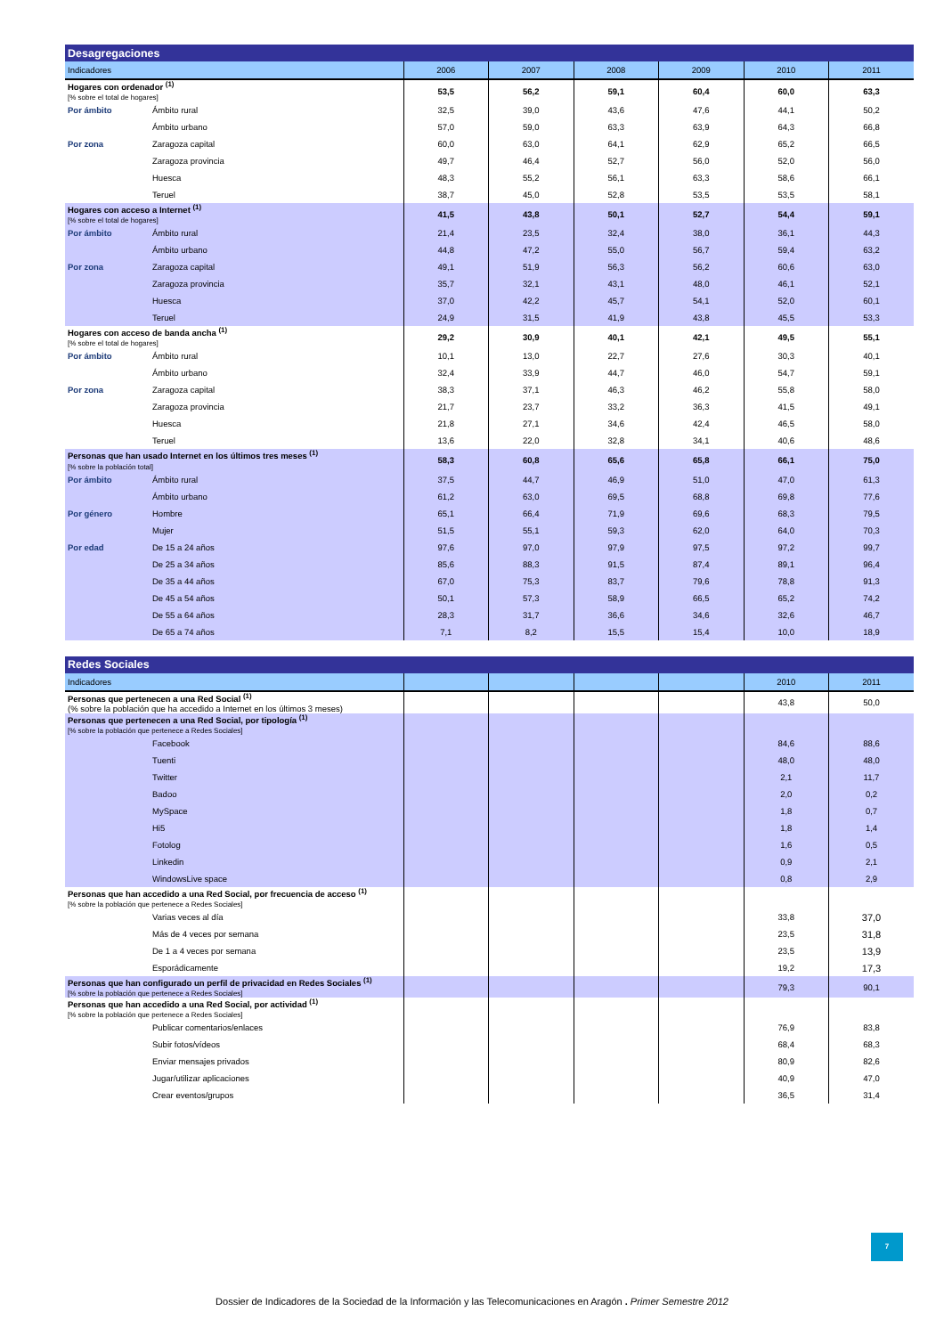| Desagregaciones | | | | | | | |
| --- | --- | --- | --- | --- | --- | --- | --- |
| Indicadores | | 2006 | 2007 | 2008 | 2009 | 2010 | 2011 |
| Hogares con ordenador <sup>(1)</sup> [% sobre el total de hogares] | | 53,5 | 56,2 | 59,1 | 60,4 | 60,0 | 63,3 |
| Por ámbito | Ámbito rural | 32,5 | 39,0 | 43,6 | 47,6 | 44,1 | 50,2 |
| | Ámbito urbano | 57,0 | 59,0 | 63,3 | 63,9 | 64,3 | 66,8 |
| Por zona | Zaragoza capital | 60,0 | 63,0 | 64,1 | 62,9 | 65,2 | 66,5 |
| | Zaragoza provincia | 49,7 | 46,4 | 52,7 | 56,0 | 52,0 | 56,0 |
| | Huesca | 48,3 | 55,2 | 56,1 | 63,3 | 58,6 | 66,1 |
| | Teruel | 38,7 | 45,0 | 52,8 | 53,5 | 53,5 | 58,1 |
| Hogares con acceso a Internet <sup>(1)</sup> [% sobre el total de hogares] | | 41,5 | 43,8 | 50,1 | 52,7 | 54,4 | 59,1 |
| Por ámbito | Ámbito rural | 21,4 | 23,5 | 32,4 | 38,0 | 36,1 | 44,3 |
| | Ámbito urbano | 44,8 | 47,2 | 55,0 | 56,7 | 59,4 | 63,2 |
| Por zona | Zaragoza capital | 49,1 | 51,9 | 56,3 | 56,2 | 60,6 | 63,0 |
| | Zaragoza provincia | 35,7 | 32,1 | 43,1 | 48,0 | 46,1 | 52,1 |
| | Huesca | 37,0 | 42,2 | 45,7 | 54,1 | 52,0 | 60,1 |
| | Teruel | 24,9 | 31,5 | 41,9 | 43,8 | 45,5 | 53,3 |
| Hogares con acceso de banda ancha <sup>(1)</sup> [% sobre el total de hogares] | | 29,2 | 30,9 | 40,1 | 42,1 | 49,5 | 55,1 |
| Por ámbito | Ámbito rural | 10,1 | 13,0 | 22,7 | 27,6 | 30,3 | 40,1 |
| | Ámbito urbano | 32,4 | 33,9 | 44,7 | 46,0 | 54,7 | 59,1 |
| Por zona | Zaragoza capital | 38,3 | 37,1 | 46,3 | 46,2 | 55,8 | 58,0 |
| | Zaragoza provincia | 21,7 | 23,7 | 33,2 | 36,3 | 41,5 | 49,1 |
| | Huesca | 21,8 | 27,1 | 34,6 | 42,4 | 46,5 | 58,0 |
| | Teruel | 13,6 | 22,0 | 32,8 | 34,1 | 40,6 | 48,6 |
| Personas que han usado Internet en los últimos tres meses <sup>(1)</sup> [% sobre la población total] | | 58,3 | 60,8 | 65,6 | 65,8 | 66,1 | 75,0 |
| Por ámbito | Ámbito rural | 37,5 | 44,7 | 46,9 | 51,0 | 47,0 | 61,3 |
| | Ámbito urbano | 61,2 | 63,0 | 69,5 | 68,8 | 69,8 | 77,6 |
| Por género | Hombre | 65,1 | 66,4 | 71,9 | 69,6 | 68,3 | 79,5 |
| | Mujer | 51,5 | 55,1 | 59,3 | 62,0 | 64,0 | 70,3 |
| Por edad | De 15 a 24 años | 97,6 | 97,0 | 97,9 | 97,5 | 97,2 | 99,7 |
| | De 25 a 34 años | 85,6 | 88,3 | 91,5 | 87,4 | 89,1 | 96,4 |
| | De 35 a 44 años | 67,0 | 75,3 | 83,7 | 79,6 | 78,8 | 91,3 |
| | De 45 a 54 años | 50,1 | 57,3 | 58,9 | 66,5 | 65,2 | 74,2 |
| | De 55 a 64 años | 28,3 | 31,7 | 36,6 | 34,6 | 32,6 | 46,7 |
| | De 65 a 74 años | 7,1 | 8,2 | 15,5 | 15,4 | 10,0 | 18,9 |
| Redes Sociales | | | | | | | |
| --- | --- | --- | --- | --- | --- | --- | --- |
| Indicadores | | | | | | 2010 | 2011 |
| Personas que pertenecen a una Red Social <sup>(1)</sup> (% sobre la población que ha accedido a Internet en los últimos 3 meses) | | | | | | 43,8 | 50,0 |
| Personas que pertenecen a una Red Social, por tipología <sup>(1)</sup> [% sobre la población que pertenece a Redes Sociales] | | | | | | | |
| | Facebook | | | | | 84,6 | 88,6 |
| | Tuenti | | | | | 48,0 | 48,0 |
| | Twitter | | | | | 2,1 | 11,7 |
| | Badoo | | | | | 2,0 | 0,2 |
| | MySpace | | | | | 1,8 | 0,7 |
| | Hi5 | | | | | 1,8 | 1,4 |
| | Fotolog | | | | | 1,6 | 0,5 |
| | Linkedin | | | | | 0,9 | 2,1 |
| | WindowsLive space | | | | | 0,8 | 2,9 |
| Personas que han accedido a una Red Social, por frecuencia de acceso <sup>(1)</sup> [% sobre la población que pertenece a Redes Sociales] | | | | | | | |
| | Varias veces al día | | | | | 33,8 | 37,0 |
| | Más de 4 veces por semana | | | | | 23,5 | 31,8 |
| | De 1 a 4 veces por semana | | | | | 23,5 | 13,9 |
| | Esporádicamente | | | | | 19,2 | 17,3 |
| Personas que han configurado un perfil de privacidad en Redes Sociales <sup>(1)</sup> [% sobre la población que pertenece a Redes Sociales] | | | | | | 79,3 | 90,1 |
| Personas que han accedido a una Red Social, por actividad <sup>(1)</sup> [% sobre la población que pertenece a Redes Sociales] | | | | | | | |
| | Publicar comentarios/enlaces | | | | | 76,9 | 83,8 |
| | Subir fotos/vídeos | | | | | 68,4 | 68,3 |
| | Enviar mensajes privados | | | | | 80,9 | 82,6 |
| | Jugar/utilizar aplicaciones | | | | | 40,9 | 47,0 |
| | Crear eventos/grupos | | | | | 36,5 | 31,4 |
7
Dossier de Indicadores de la Sociedad de la Información y las Telecomunicaciones en Aragón . Primer Semestre 2012